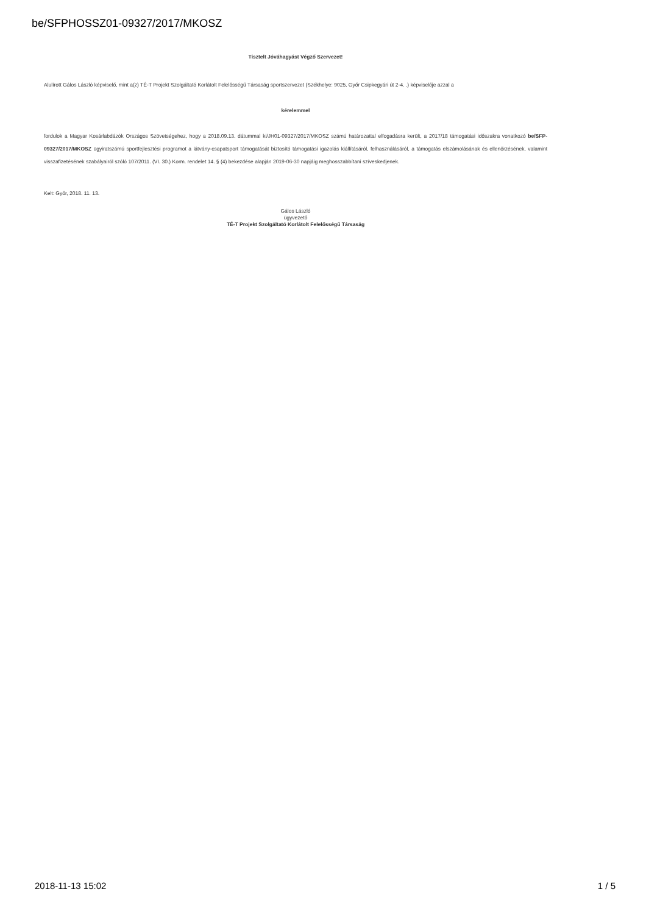be/SFPHOSSZ01-09327/2017/MKOSZ
Tisztelt Jóváhagyást Végző Szervezet!
Alulírott Gálos László képviselő, mint a(z) TÉ-T Projekt Szolgáltató Korlátolt Felelősségű Társaság sportszervezet (Székhelye: 9025, Győr Csipkegyári út 2-4. .) képviselője azzal a
kérelemmel
fordulok a Magyar Kosárlabdázók Országos Szövetségehez, hogy a 2018.09.13. dátummal ki/JH01-09327/2017/MKOSZ számú határozattal elfogadásra került, a 2017/18 támogatási időszakra vonatkozó be/SFP-09327/2017/MKOSZ ügyiratszámú sportfejlesztési programot a látvány-csapatsport támogatását biztosító támogatási igazolás kiállításáról, felhasználásáról, a támogatás elszámolásának és ellenőrzésének, valamint visszafizetésének szabályairól szóló 107/2011. (VI. 30.) Korm. rendelet 14. § (4) bekezdése alapján 2019-06-30 napjáig meghosszabbítani szíveskedjenek.
Kelt: Győr, 2018. 11. 13.
Gálos László
ügyvezető
TÉ-T Projekt Szolgáltató Korlátolt Felelősségű Társaság
2018-11-13 15:02 1 / 5